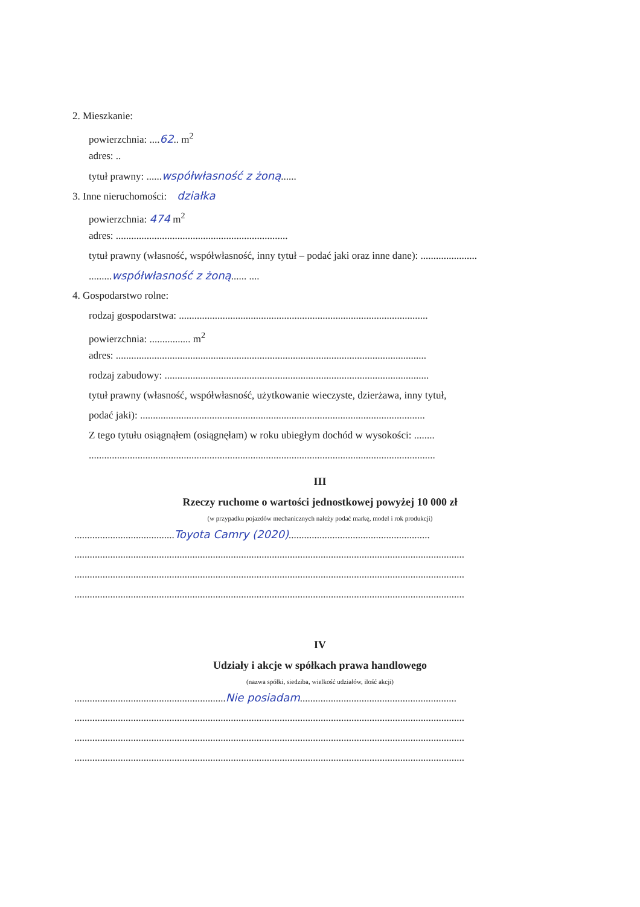2. Mieszkanie:
powierzchnia: ....62.. m<sup>2</sup>
adres: ..
tytuł prawny: ......współwłasność z żoną......
3. Inne nieruchomości: działka
powierzchnia: 474 m<sup>2</sup>
adres: ...................................................................
tytuł prawny (własność, współwłasność, inny tytuł – podać jaki oraz inne dane): ......................
.........współwłasność z żoną...... ....
4. Gospodarstwo rolne:
rodzaj gospodarstwa: .................................................................................................
powierzchnia: ................ m<sup>2</sup>
adres: .........................................................................................................................
rodzaj zabudowy: .......................................................................................................
tytuł prawny (własność, współwłasność, użytkowanie wieczyste, dzierżawa, inny tytuł,
podać jaki): ...............................................................................................................
Z tego tytułu osiągnąłem (osiągnęłam) w roku ubiegłym dochód w wysokości: ........
.......................................................................................................................................
III
Rzeczy ruchome o wartości jednostkowej powyżej 10 000 zł
(w przypadku pojazdów mechanicznych należy podać markę, model i rok produkcji)
.......................................Toyota Camry (2020).......................................................
........................................................................................................................................................
........................................................................................................................................................
........................................................................................................................................................
IV
Udziały i akcje w spółkach prawa handlowego
(nazwa spółki, siedziba, wielkość udziałów, ilość akcji)
...........................................................Nie posiadam.............................................................
........................................................................................................................................................
........................................................................................................................................................
........................................................................................................................................................